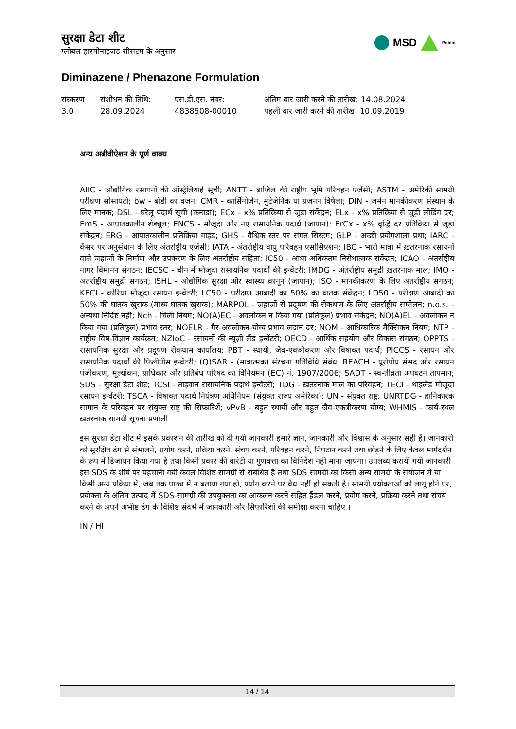सुरक्षा डेटा शीट
ग्लोबल हारमोनाइज़ड सीसटम के अनुसार
MSD Public
Diminazene / Phenazone Formulation
| संस्करण 3.0 | संशोधन की तिथि: 28.09.2024 | एस.डी.एस. नंबर: 4838508-00010 | अंतिम बार जारी करने की तारीख: 14.08.2024 पहली बार जारी करने की तारीख: 10.09.2019 |
अन्य अब्रीवीऐशन के पूर्ण वाक्य
AIIC - औद्योगिक रसायनों की ऑस्ट्रेलियाई सूची; ANTT - ब्राज़िल की राष्ट्रीय भूमि परिवहन एजेंसी; ASTM - अमेरिकी सामग्री परीक्षण सोसायटी; bw - बॉडी का वज़न; CMR - कार्सिनोजेन, मुटेजेनिक या प्रजनन विषैला; DIN - जर्मन मानकीकरण संस्थान के लिए मानक; DSL - घरेलू पदार्थ सूची (कनाडा); ECx - x% प्रतिक्रिया से जुड़ा संकेंद्रन; ELx - x% प्रतिक्रिया से जुड़ी लोडिंग दर; EmS - आपातकालीन शेड्यूल; ENCS - मौजूदा और नए रासायनिक पदार्थ (जापान); ErCx - x% वृद्धि दर प्रतिक्रिया से जुड़ा संकेंद्रन; ERG - आपातकालीन प्रतिक्रिया गाइड; GHS - वैश्विक स्तर पर संगत सिस्टम; GLP - अच्छी प्रयोगशाला प्रथा; IARC - कैंसर पर अनुसंधान के लिए अंतर्राष्ट्रीय एजेंसी; IATA - अंतर्राष्ट्रीय वायु परिवहन एसोसिएशन; IBC - भारी मात्रा में ख़तरनाक रसायनों वाले जहाजों के निर्माण और उपकरण के लिए अंतर्राष्ट्रीय संहिता; IC50 - आधा अधिकतम निरोधात्मक संकेंद्रन; ICAO - अंतर्राष्ट्रीय नागर विमानन संगठन; IECSC - चीन में मौजूदा रासायनिक पदार्थों की इन्वेंटरी; IMDG - अंतर्राष्ट्रीय समुद्री ख़तरनाक माल; IMO - अंतर्राष्ट्रीय समुद्री संगठन; ISHL - औद्योगिक सुरक्षा और स्वास्थ्य क़ानून (जापान); ISO - मानकीकरण के लिए अंतर्राष्ट्रीय संगठन; KECI - कोरिया मौजूदा रसायन इन्वेंटरी; LC50 - परीक्षण आबादी का 50% का घातक संकेंद्रन; LD50 - परीक्षण आबादी का 50% की घातक ख़ुराक (माध्य घातक ख़ुराक); MARPOL - जहाजों से प्रदूषण की रोकथाम के लिए अंतर्राष्ट्रीय सम्मेलन; n.o.s. - अन्यथा निर्दिष्ट नहीं; Nch - चिली नियम; NO(A)EC - अवलोकन न किया गया (प्रतिकूल) प्रभाव संकेंद्रन; NO(A)EL - अवलोकन न किया गया (प्रतिकूल) प्रभाव स्तर; NOELR - गैर-अवलोकन-योग्य प्रभाव लदान दर; NOM - आधिकारिक मैक्सिकन नियम; NTP - राष्ट्रीय विष-विज्ञान कार्यक्रम; NZIoC - रसायनों की न्यूज़ी लैंड इन्वेंटरी; OECD - आर्थिक सहयोग और विकास संगठन; OPPTS - रासायनिक सुरक्षा और प्रदूषण रोकथाम कार्यालय; PBT - स्थायी, जैव-एकत्रीकरण और विषाक्त पदार्थ; PICCS - रसायन और रासायनिक पदार्थों की फिलीपींस इन्वेंटरी; (Q)SAR - (मात्रात्मक) संरचना गतिविधि संबंध; REACH - यूरोपीय संसद और रसायन पंजीकरण, मूल्यांकन, प्राधिकार और प्रतिबंध परिषद का विनियमन (EC) नं. 1907/2006; SADT - स्व-तीव्रता अपघटन तापमान; SDS - सुरक्षा डेटा शीट; TCSI - ताइवान रासायनिक पदार्थ इन्वेंटरी; TDG - ख़तरनाक माल का परिवहन; TECI - थाइलैंड मौजूदा रसायन इन्वेंटरी; TSCA - विषाक्त पदार्थ नियंत्रण अधिनियम (संयुक्त राज्य अमेरिका); UN - संयुक्त राष्ट्र; UNRTDG - हानिकारक सामान के परिवहन पर संयुक्त राष्ट्र की सिफ़ारिशें; vPvB - बहुत स्थायी और बहुत जैव-एकत्रीकरण योग्य; WHMIS - कार्य-स्थल ख़तरनाक सामग्री सूचना प्रणाली
इस सुरक्षा डेटा शीट में इसके प्रकाशन की तारीख को दी गयी जानकारी हमारे ज्ञान, जानकारी और विश्वास के अनुसार सही हैं। जानकारी को सुरक्षित ढंग से संभालने, प्रयोग करने, प्रक्रिया करने, संचय करने, परिवहन करने, निपटान करने तथा छोड़ने के लिए केवल मार्गदर्शन के रूप में डिजायन किया गया है तथा किसी प्रकार की वारंटी या गुणवत्ता का विनिर्देश नहीं माना जाएगा। उपलब्ध करायी गयी जानकारी इस SDS के शीर्ष पर पहचानी गयी केवल विशिष्ट सामग्री से संबंधित है तथा SDS सामग्री का किसी अन्य सामग्री के संयोजन में या किसी अन्य प्रक्रिया में, जब तक पाठ्य में न बताया गया हो, प्रयोग करने पर वैध नहीं हो सकती है। सामग्री प्रयोक्ताओं को लागू होने पर, प्रयोक्ता के अंतिम उत्पाद में SDS-सामग्री की उपयुक्तता का आकलन करने सहित हैंडल करने, प्रयोग करने, प्रक्रिया करने तथा संचय करने के अपने अभीष्ट ढंग के विशिष्ट संदर्भ में जानकारी और सिफारिशों की समीक्षा करना चाहिए ।
IN / HI
14 / 14